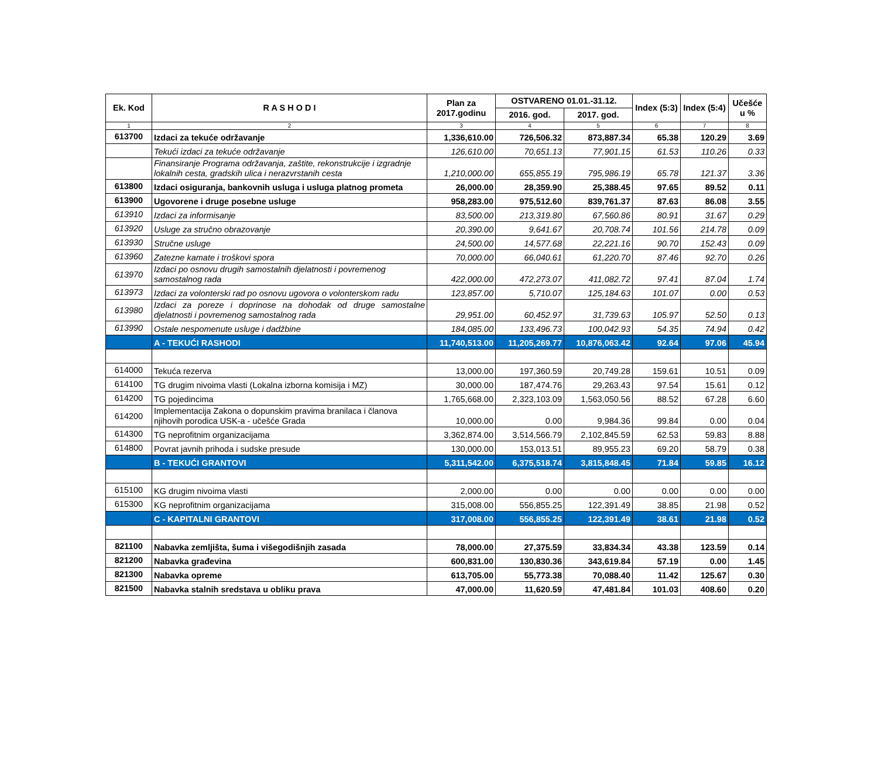| Ek. Kod | R A S H O D I | Plan za 2017.godinu | OSTVARENO 01.01.-31.12. | | Index (5:3) | Index (5:4) | Učešće u % |
| --- | --- | --- | --- | --- | --- | --- | --- |
| | | | 2016. god. | 2017. god. | | | |
| 1 | 2 | 3 | 4 | 5 | 6 | 7 | 8 |
| 613700 | Izdaci za tekuće održavanje | 1,336,610.00 | 726,506.32 | 873,887.34 | 65.38 | 120.29 | 3.69 |
| | Tekući izdaci za tekuće održavanje | 126,610.00 | 70,651.13 | 77,901.15 | 61.53 | 110.26 | 0.33 |
| | Finansiranje Programa održavanja, zaštite, rekonstrukcije i izgradnje lokalnih cesta, gradskih ulica i nerazvrstanih cesta | 1,210,000.00 | 655,855.19 | 795,986.19 | 65.78 | 121.37 | 3.36 |
| 613800 | Izdaci osiguranja, bankovnih usluga i usluga platnog prometa | 26,000.00 | 28,359.90 | 25,388.45 | 97.65 | 89.52 | 0.11 |
| 613900 | Ugovorene i druge posebne usluge | 958,283.00 | 975,512.60 | 839,761.37 | 87.63 | 86.08 | 3.55 |
| 613910 | Izdaci za informisanje | 83,500.00 | 213,319.80 | 67,560.86 | 80.91 | 31.67 | 0.29 |
| 613920 | Usluge za stručno obrazovanje | 20,390.00 | 9,641.67 | 20,708.74 | 101.56 | 214.78 | 0.09 |
| 613930 | Stručne usluge | 24,500.00 | 14,577.68 | 22,221.16 | 90.70 | 152.43 | 0.09 |
| 613960 | Zatezne kamate i troškovi spora | 70,000.00 | 66,040.61 | 61,220.70 | 87.46 | 92.70 | 0.26 |
| 613970 | Izdaci po osnovu drugih samostalnih djelatnosti i povremenog samostalnog rada | 422,000.00 | 472,273.07 | 411,082.72 | 97.41 | 87.04 | 1.74 |
| 613973 | Izdaci za volonterski rad po osnovu ugovora o volonterskom radu | 123,857.00 | 5,710.07 | 125,184.63 | 101.07 | 0.00 | 0.53 |
| 613980 | Izdaci za poreze i doprinose na dohodak od druge samostalne djelatnosti i povremenog samostalnog rada | 29,951.00 | 60,452.97 | 31,739.63 | 105.97 | 52.50 | 0.13 |
| 613990 | Ostale nespomenute usluge i dadžbine | 184,085.00 | 133,496.73 | 100,042.93 | 54.35 | 74.94 | 0.42 |
| | A - TEKUĆI RASHODI | 11,740,513.00 | 11,205,269.77 | 10,876,063.42 | 92.64 | 97.06 | 45.94 |
| 614000 | Tekuća rezerva | 13,000.00 | 197,360.59 | 20,749.28 | 159.61 | 10.51 | 0.09 |
| 614100 | TG drugim nivoima vlasti (Lokalna izborna komisija i MZ) | 30,000.00 | 187,474.76 | 29,263.43 | 97.54 | 15.61 | 0.12 |
| 614200 | TG pojedincima | 1,765,668.00 | 2,323,103.09 | 1,563,050.56 | 88.52 | 67.28 | 6.60 |
| 614200 | Implementacija Zakona o dopunskim pravima branilaca i članova njihovih porodica USK-a - učešće Grada | 10,000.00 | 0.00 | 9,984.36 | 99.84 | 0.00 | 0.04 |
| 614300 | TG neprofitnim organizacijama | 3,362,874.00 | 3,514,566.79 | 2,102,845.59 | 62.53 | 59.83 | 8.88 |
| 614800 | Povrat javnih prihoda i sudske presude | 130,000.00 | 153,013.51 | 89,955.23 | 69.20 | 58.79 | 0.38 |
| | B - TEKUĆI GRANTOVI | 5,311,542.00 | 6,375,518.74 | 3,815,848.45 | 71.84 | 59.85 | 16.12 |
| 615100 | KG drugim nivoima vlasti | 2,000.00 | 0.00 | 0.00 | 0.00 | 0.00 | 0.00 |
| 615300 | KG neprofitnim organizacijama | 315,008.00 | 556,855.25 | 122,391.49 | 38.85 | 21.98 | 0.52 |
| | C - KAPITALNI GRANTOVI | 317,008.00 | 556,855.25 | 122,391.49 | 38.61 | 21.98 | 0.52 |
| 821100 | Nabavka zemljišta, šuma i višegodišnjih zasada | 78,000.00 | 27,375.59 | 33,834.34 | 43.38 | 123.59 | 0.14 |
| 821200 | Nabavka građevina | 600,831.00 | 130,830.36 | 343,619.84 | 57.19 | 0.00 | 1.45 |
| 821300 | Nabavka opreme | 613,705.00 | 55,773.38 | 70,088.40 | 11.42 | 125.67 | 0.30 |
| 821500 | Nabavka stalnih sredstava u obliku prava | 47,000.00 | 11,620.59 | 47,481.84 | 101.03 | 408.60 | 0.20 |